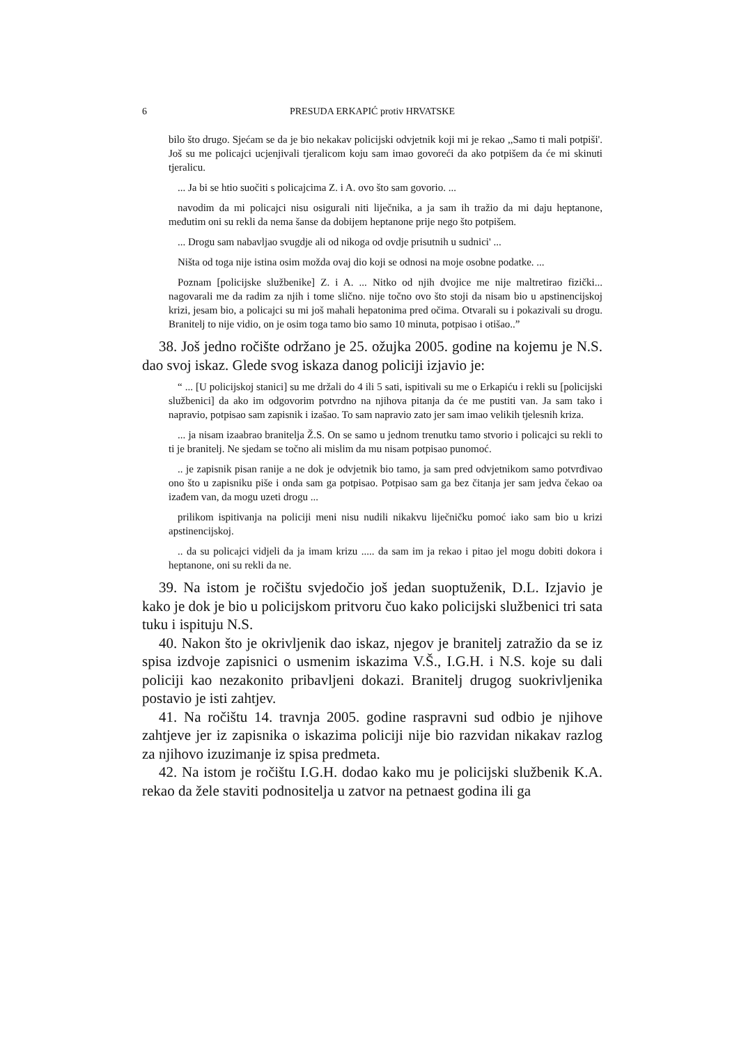6 PRESUDA ERKAPIĆ protiv HRVATSKE
bilo što drugo. Sjećam se da je bio nekakav policijski odvjetnik koji mi je rekao ,,Samo ti mali potpiši'. Još su me policajci ucjenjivali tjeralicom koju sam imao govoreći da ako potpišem da će mi skinuti tjeralicu.
... Ja bi se htio suočiti s policajcima Z. i A. ovo što sam govorio. ...
navodim da mi policajci nisu osigurali niti liječnika, a ja sam ih tražio da mi daju heptanone, međutim oni su rekli da nema šanse da dobijem heptanone prije nego što potpišem.
... Drogu sam nabavljao svugdje ali od nikoga od ovdje prisutnih u sudnici' ...
Ništa od toga nije istina osim možda ovaj dio koji se odnosi na moje osobne podatke. ...
Poznam [policijske službenike] Z. i A. ... Nitko od njih dvojice me nije maltretirao fizički... nagovarali me da radim za njih i tome slično. nije točno ovo što stoji da nisam bio u apstinencijskoj krizi, jesam bio, a policajci su mi još mahali hepatonima pred očima. Otvarali su i pokazivali su drogu. Branitelj to nije vidio, on je osim toga tamo bio samo 10 minuta, potpisao i otišao..”
38. Još jedno ročište održano je 25. ožujka 2005. godine na kojemu je N.S. dao svoj iskaz. Glede svog iskaza danog policiji izjavio je:
“ ... [U policijskoj stanici] su me držali do 4 ili 5 sati, ispitivali su me o Erkapiću i rekli su [policijski službenici] da ako im odgovorim potvrdno na njihova pitanja da će me pustiti van. Ja sam tako i napravio, potpisao sam zapisnik i izašao. To sam napravio zato jer sam imao velikih tjelesnih kriza.
... ja nisam izaabrao branitelja Ž.S. On se samo u jednom trenutku tamo stvorio i policajci su rekli to ti je branitelj. Ne sjedam se točno ali mislim da mu nisam potpisao punomoć.
.. je zapisnik pisan ranije a ne dok je odvjetnik bio tamo, ja sam pred odvjetnikom samo potvrđivao ono što u zapisniku piše i onda sam ga potpisao. Potpisao sam ga bez čitanja jer sam jedva čekao oa izađem van, da mogu uzeti drogu ...
prilikom ispitivanja na policiji meni nisu nudili nikakvu liječničku pomoć iako sam bio u krizi apstinencijskoj.
.. da su policajci vidjeli da ja imam krizu ..... da sam im ja rekao i pitao jel mogu dobiti dokora i heptanone, oni su rekli da ne.
39. Na istom je ročištu svjedočio još jedan suoptuženik, D.L. Izjavio je kako je dok je bio u policijskom pritvoru čuo kako policijski službenici tri sata tuku i ispituju N.S.
40. Nakon što je okrivljenik dao iskaz, njegov je branitelj zatražio da se iz spisa izdvoje zapisnici o usmenim iskazima V.Š., I.G.H. i N.S. koje su dali policiji kao nezakonito pribavljeni dokazi. Branitelj drugog suokrivljenika postavio je isti zahtjev.
41. Na ročištu 14. travnja 2005. godine raspravni sud odbio je njihove zahtjeve jer iz zapisnika o iskazima policiji nije bio razvidan nikakav razlog za njihovo izuzimanje iz spisa predmeta.
42. Na istom je ročištu I.G.H. dodao kako mu je policijski službenik K.A. rekao da žele staviti podnositelja u zatvor na petnaest godina ili ga